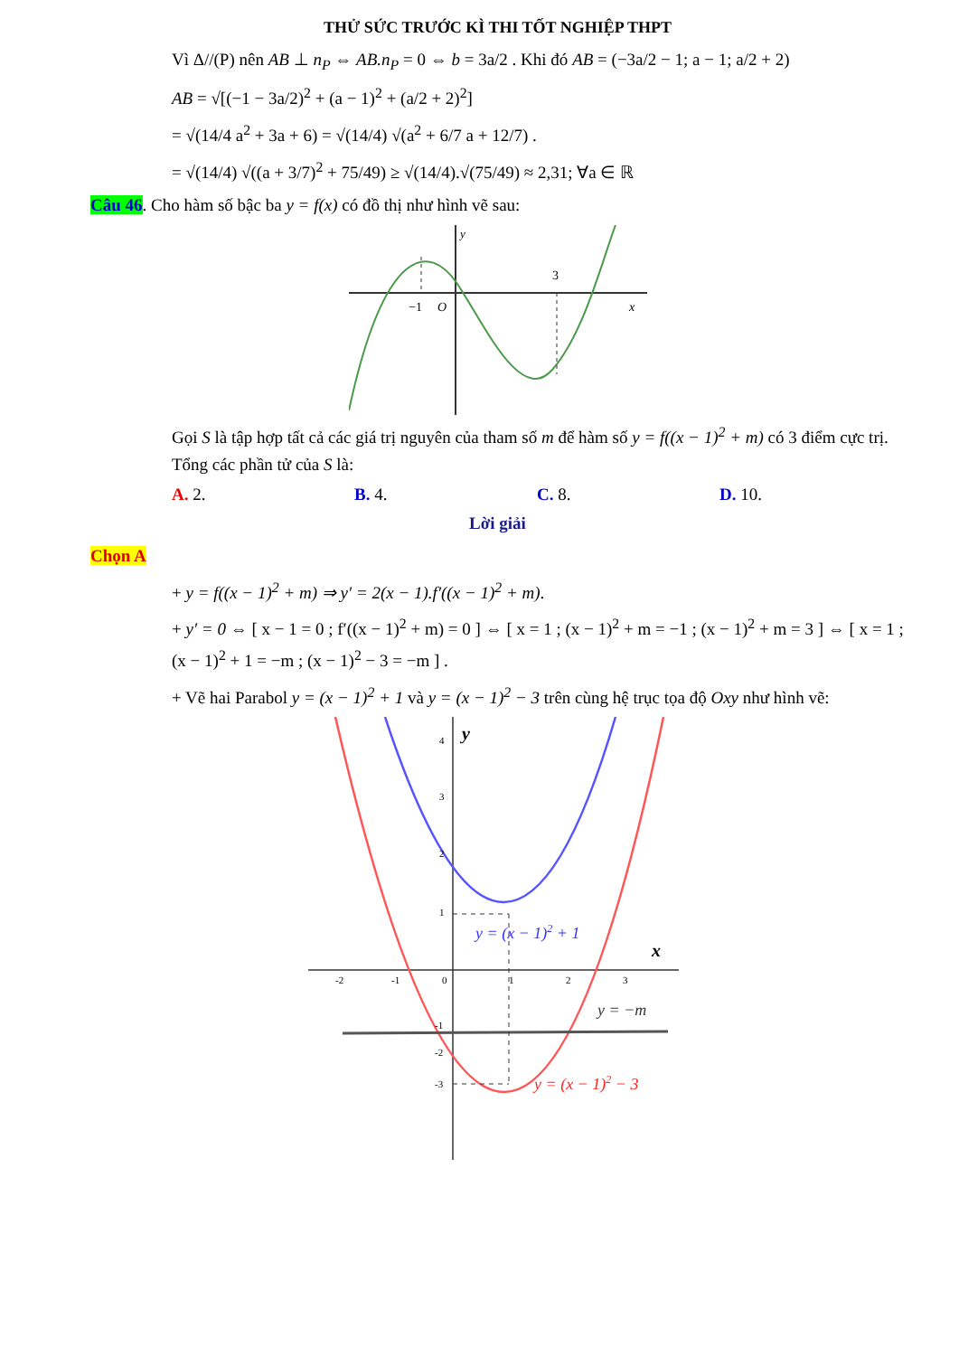THỬ SỨC TRƯỚC KÌ THI TỐT NGHIỆP THPT
Vì Δ//(P) nên AB ⊥ n<sub>P</sub> ⇔ AB.n<sub>P</sub> = 0 ⇔ b = 3a/2 . Khi đó AB = (−3a/2 − 1; a − 1; a/2 + 2)
AB = √[(−1 − 3a/2)<sup>2</sup> + (a − 1)<sup>2</sup> + (a/2 + 2)<sup>2</sup>]
= √(14/4 a<sup>2</sup> + 3a + 6) = √(14/4) √(a<sup>2</sup> + 6/7 a + 12/7) .
= √(14/4) √((a + 3/7)<sup>2</sup> + 75/49) ≥ √(14/4).√(75/49) ≈ 2,31; ∀a ∈ ℝ
Câu 46. Cho hàm số bậc ba y = f(x) có đồ thị như hình vẽ sau:
y
−1
O
3
x
Gọi S là tập hợp tất cả các giá trị nguyên của tham số m để hàm số y = f((x − 1)<sup>2</sup> + m) có 3 điểm cực trị. Tổng các phần tử của S là:
A. 2. B. 4. C. 8. D. 10.
Lời giải
Chọn A
+ y = f((x − 1)<sup>2</sup> + m) ⇒ y′ = 2(x − 1).f′((x − 1)<sup>2</sup> + m).
+ y′ = 0 ⇔ [ x − 1 = 0 ; f′((x − 1)<sup>2</sup> + m) = 0 ] ⇔ [ x = 1 ; (x − 1)<sup>2</sup> + m = −1 ; (x − 1)<sup>2</sup> + m = 3 ] ⇔ [ x = 1 ; (x − 1)<sup>2</sup> + 1 = −m ; (x − 1)<sup>2</sup> − 3 = −m ] .
+ Vẽ hai Parabol y = (x − 1)<sup>2</sup> + 1 và y = (x − 1)<sup>2</sup> − 3 trên cùng hệ trục tọa độ Oxy như hình vẽ:
y
x
4
3
2
1
-2
-1
0
1
2
3
-1
-2
-3
y = (x − 1)2 + 1
y = −m
y = (x − 1)2 − 3